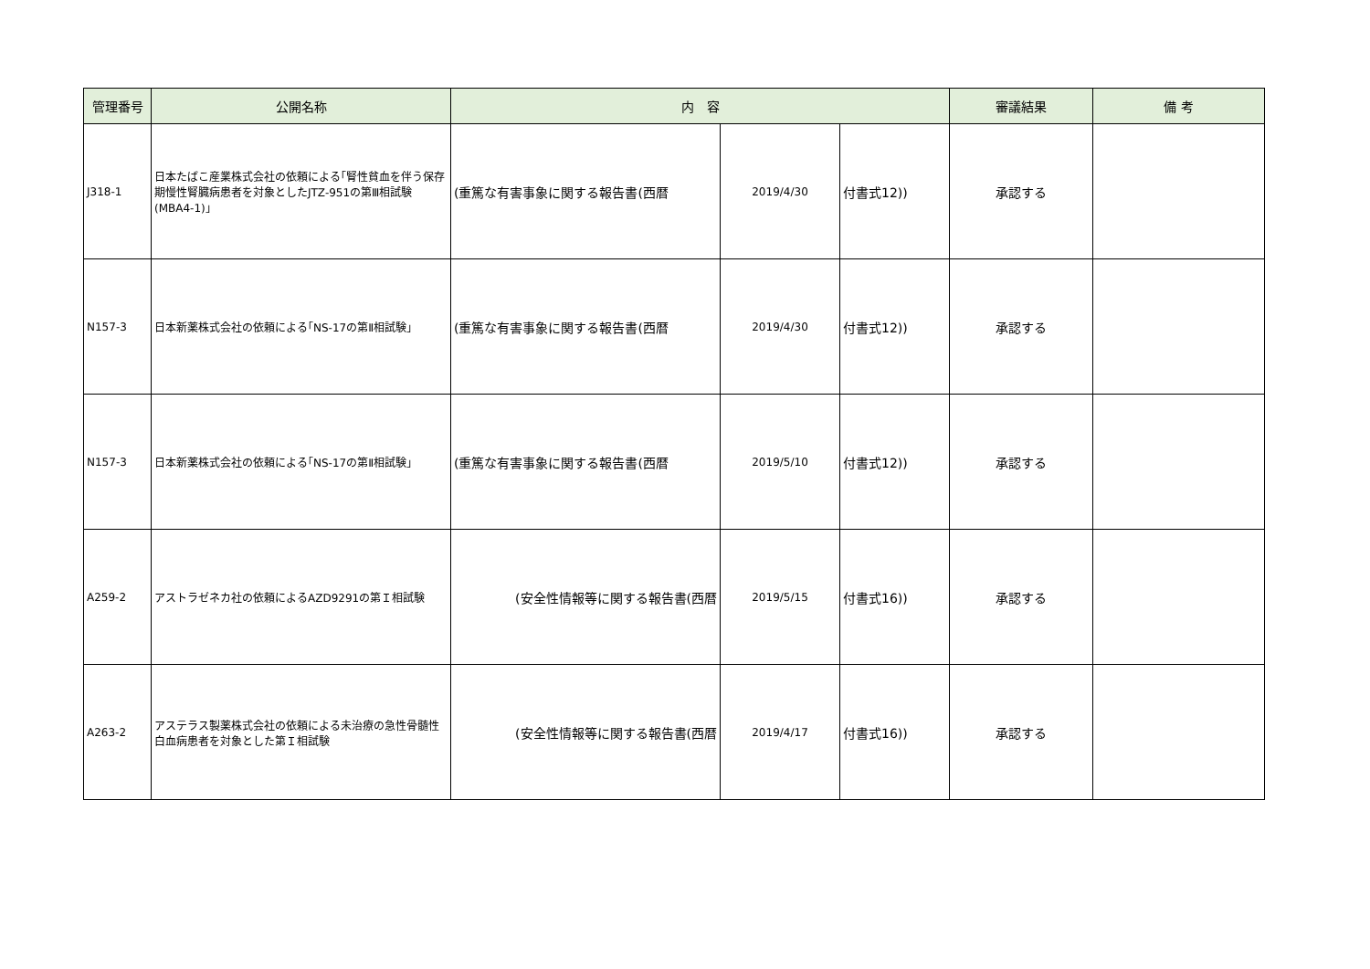| 管理番号 | 公開名称 | 内 容 | | | 審議結果 | 備 考 |
| --- | --- | --- | --- | --- | --- | --- |
| J318-1 | 日本たばこ産業株式会社の依頼による｢腎性貧血を伴う保存期慢性腎臓病患者を対象としたJTZ-951の第Ⅲ相試験(MBA4-1)｣ | (重篤な有害事象に関する報告書(西暦 | 2019/4/30 | 付書式12)) | 承認する | |
| N157-3 | 日本新薬株式会社の依頼による｢NS-17の第Ⅱ相試験｣ | (重篤な有害事象に関する報告書(西暦 | 2019/4/30 | 付書式12)) | 承認する | |
| N157-3 | 日本新薬株式会社の依頼による｢NS-17の第Ⅱ相試験｣ | (重篤な有害事象に関する報告書(西暦 | 2019/5/10 | 付書式12)) | 承認する | |
| A259-2 | アストラゼネカ社の依頼によるAZD9291の第Ｉ相試験 | (安全性情報等に関する報告書(西暦 | 2019/5/15 | 付書式16)) | 承認する | |
| A263-2 | アステラス製薬株式会社の依頼による未治療の急性骨髄性白血病患者を対象とした第Ｉ相試験 | (安全性情報等に関する報告書(西暦 | 2019/4/17 | 付書式16)) | 承認する | |